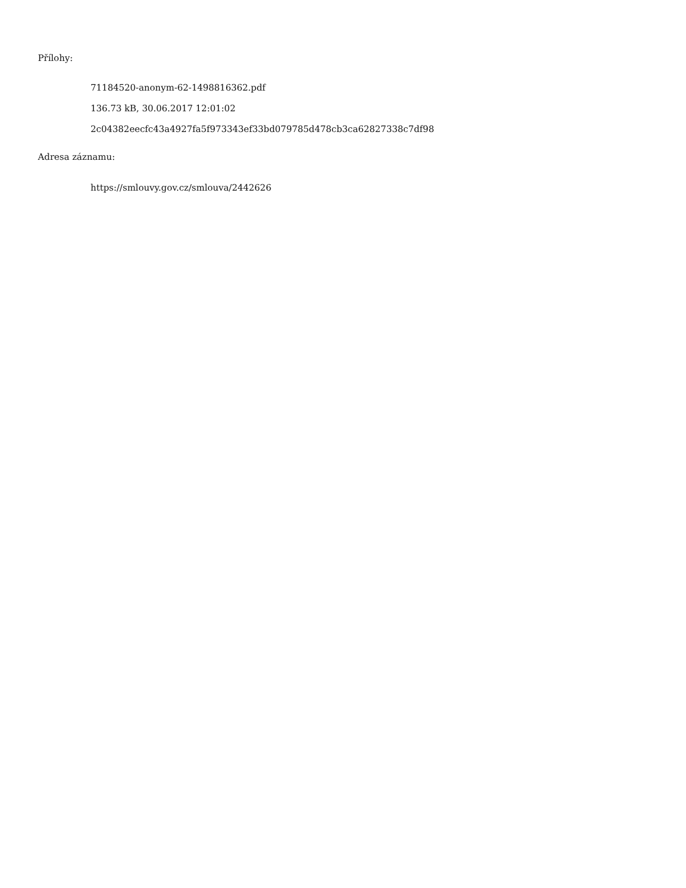Přílohy:
71184520-anonym-62-1498816362.pdf
136.73 kB, 30.06.2017 12:01:02
2c04382eecfc43a4927fa5f973343ef33bd079785d478cb3ca62827338c7df98
Adresa záznamu:
https://smlouvy.gov.cz/smlouva/2442626